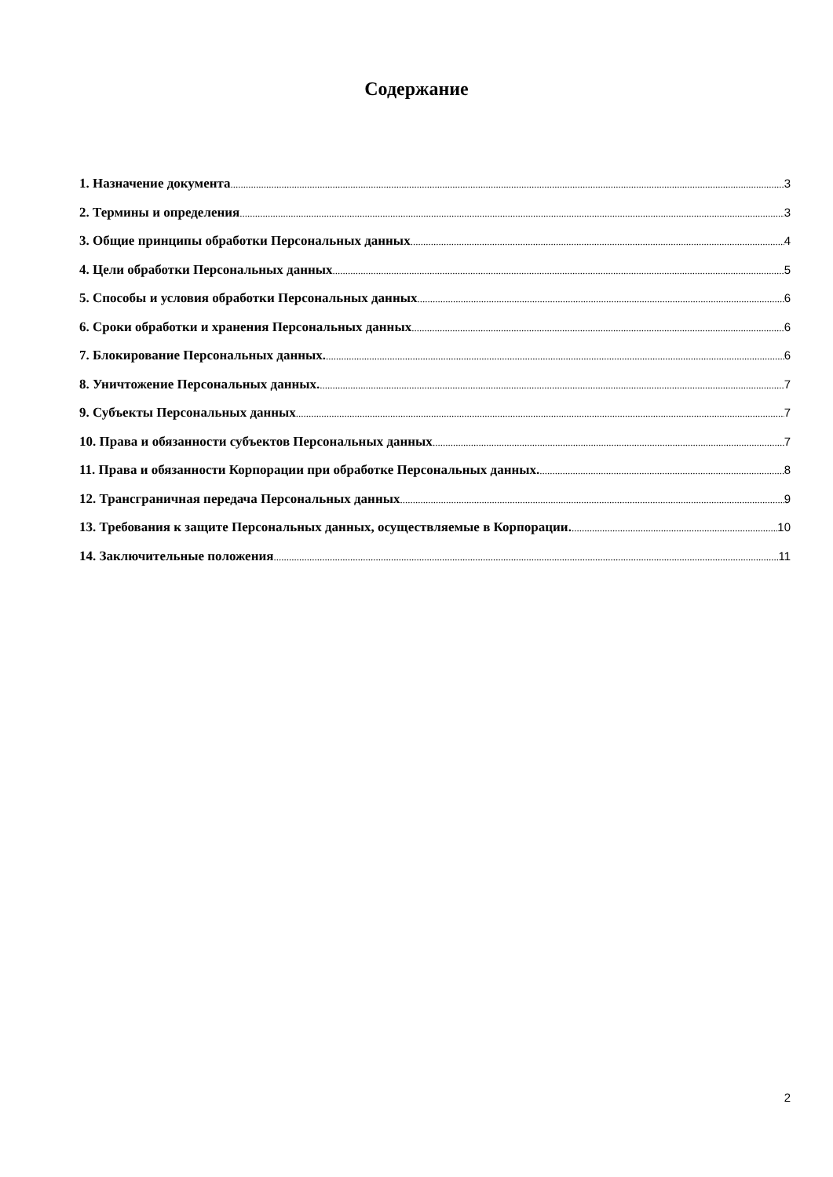Содержание
1. Назначение документа 3
2. Термины и определения 3
3. Общие принципы обработки Персональных данных 4
4. Цели обработки Персональных данных 5
5. Способы и условия обработки Персональных данных 6
6. Сроки обработки и хранения Персональных данных 6
7. Блокирование Персональных данных. 6
8. Уничтожение Персональных данных. 7
9. Субъекты Персональных данных 7
10. Права и обязанности субъектов Персональных данных 7
11. Права и обязанности Корпорации при обработке Персональных данных. 8
12. Трансграничная передача Персональных данных 9
13. Требования к защите Персональных данных, осуществляемые в Корпорации. 10
14. Заключительные положения 11
2